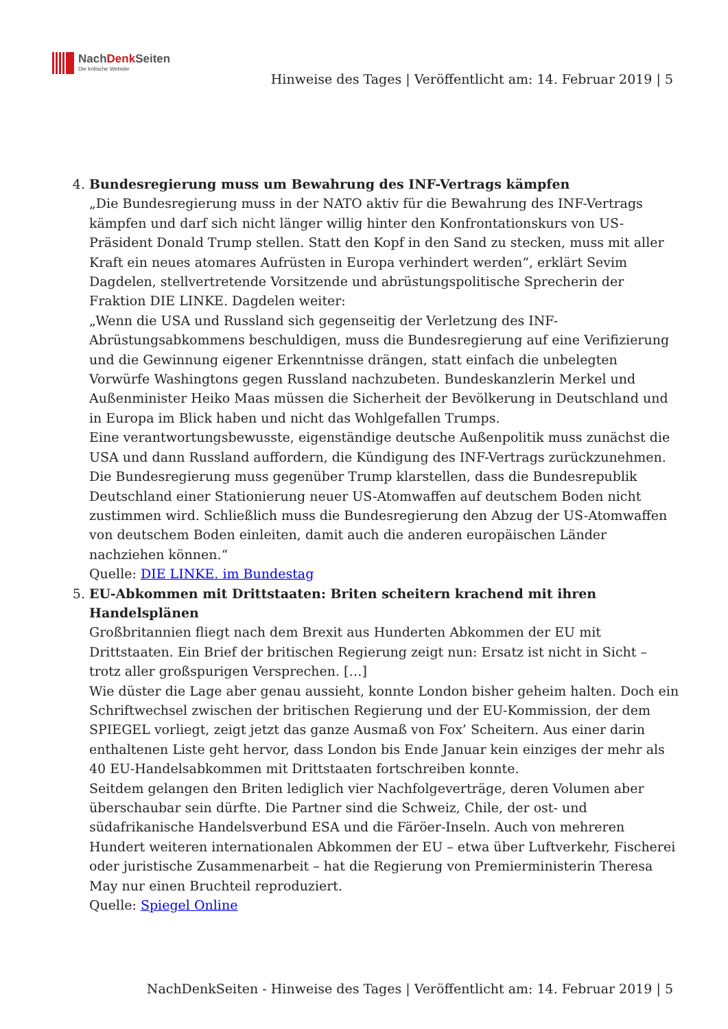NachDenk Seiten
Die kritische Website
Hinweise des Tages | Veröffentlicht am: 14. Februar 2019 | 5
4. Bundesregierung muss um Bewahrung des INF-Vertrags kämpfen
„Die Bundesregierung muss in der NATO aktiv für die Bewahrung des INF-Vertrags kämpfen und darf sich nicht länger willig hinter den Konfrontationskurs von US-Präsident Donald Trump stellen. Statt den Kopf in den Sand zu stecken, muss mit aller Kraft ein neues atomares Aufrüsten in Europa verhindert werden“, erklärt Sevim Dagdelen, stellvertretende Vorsitzende und abrüstungspolitische Sprecherin der Fraktion DIE LINKE. Dagdelen weiter:
„Wenn die USA und Russland sich gegenseitig der Verletzung des INF-Abrüstungsabkommens beschuldigen, muss die Bundesregierung auf eine Verifizierung und die Gewinnung eigener Erkenntnisse drängen, statt einfach die unbelegten Vorwürfe Washingtons gegen Russland nachzubeten. Bundeskanzlerin Merkel und Außenminister Heiko Maas müssen die Sicherheit der Bevölkerung in Deutschland und in Europa im Blick haben und nicht das Wohlgefallen Trumps.
Eine verantwortungsbewusste, eigenständige deutsche Außenpolitik muss zunächst die USA und dann Russland auffordern, die Kündigung des INF-Vertrags zurückzunehmen. Die Bundesregierung muss gegenüber Trump klarstellen, dass die Bundesrepublik Deutschland einer Stationierung neuer US-Atomwaffen auf deutschem Boden nicht zustimmen wird. Schließlich muss die Bundesregierung den Abzug der US-Atomwaffen von deutschem Boden einleiten, damit auch die anderen europäischen Länder nachziehen können.“
Quelle: DIE LINKE. im Bundestag
5. EU-Abkommen mit Drittstaaten: Briten scheitern krachend mit ihren Handelsplänen
Großbritannien fliegt nach dem Brexit aus Hunderten Abkommen der EU mit Drittstaaten. Ein Brief der britischen Regierung zeigt nun: Ersatz ist nicht in Sicht – trotz aller großspurigen Versprechen. […]
Wie düster die Lage aber genau aussieht, konnte London bisher geheim halten. Doch ein Schriftwechsel zwischen der britischen Regierung und der EU-Kommission, der dem SPIEGEL vorliegt, zeigt jetzt das ganze Ausmaß von Fox’ Scheitern. Aus einer darin enthaltenen Liste geht hervor, dass London bis Ende Januar kein einziges der mehr als 40 EU-Handelsabkommen mit Drittstaaten fortschreiben konnte.
Seitdem gelangen den Briten lediglich vier Nachfolgeverträge, deren Volumen aber überschaubar sein dürfte. Die Partner sind die Schweiz, Chile, der ost- und südafrikanische Handelsverbund ESA und die Färöer-Inseln. Auch von mehreren Hundert weiteren internationalen Abkommen der EU – etwa über Luftverkehr, Fischerei oder juristische Zusammenarbeit – hat die Regierung von Premierministerin Theresa May nur einen Bruchteil reproduziert.
Quelle: Spiegel Online
NachDenkSeiten - Hinweise des Tages | Veröffentlicht am: 14. Februar 2019 | 5